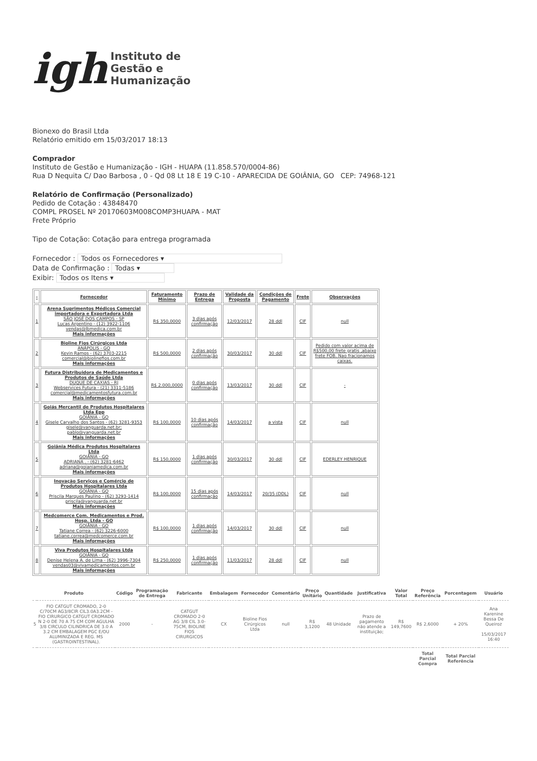igh
Instituto de
Gestão e
Humanização
Bionexo do Brasil Ltda
Relatório emitido em 15/03/2017 18:13
Comprador
Instituto de Gestão e Humanização - IGH - HUAPA (11.858.570/0004-86)
Rua D Nequita C/ Dao Barbosa , 0 - Qd 08 Lt 18 E 19 C-10 - APARECIDA DE GOIÂNIA, GO CEP: 74968-121
Relatório de Confirmação (Personalizado)
Pedido de Cotação : 43848470
COMPL PROSEL Nº 20170603M008COMP3HUAPA - MAT
Frete Próprio
Tipo de Cotação: Cotação para entrega programada
Fornecedor : Todos os Fornecedores ▾
Data de Confirmação : Todas ▾
Exibir: Todos os Itens ▾
| - | Fornecedor | Faturamento Mínimo | Prazo de Entrega | Validade da Proposta | Condições de Pagamento | Frete | Observações |
| --- | --- | --- | --- | --- | --- | --- | --- |
| 1 | Arena Suprimentos Médicos Comercial importadora e Exportadora Ltda SÃO JOSÉ DOS CAMPOS - SP Lucas Argentino - (12) 3922-1106 vendas@lbmedica.com.br Mais informações | R$ 350,0000 | 3 dias após confirmação | 12/03/2017 | 28 ddl | CIF | null |
| 2 | Bioline Fios Cirúrgicos Ltda ANÁPOLIS - GO Kevin Ramos - (62) 3703-2215 comercial@biolinefios.com.br Mais informações | R$ 500,0000 | 2 dias após confirmação | 30/03/2017 | 30 ddl | CIF | Pedido com valor acima de R$500,00 frete gratis ,abaixo frete FOB. Nao fracionamos caixas. |
| 3 | Futura Distribuidora de Medicamentos e Produtos de Saúde Ltda DUQUE DE CAXIAS - RJ Webservices Futura - (21) 3311-5186 comercial@medicamentosfutura.com.br Mais informações | R$ 2.000,0000 | 0 dias após confirmação | 13/03/2017 | 30 ddl | CIF | - |
| 4 | Goiás Mercantil de Produtos Hospitalares Ltda Epp GOIÂNIA - GO Gisele Carvalho dos Santos - (62) 3281-9353 gisele@vanguarda.net.br; pablo@vanguarda.net.br Mais informações | R$ 100,0000 | 10 dias após confirmação | 14/03/2017 | a vista | CIF | null |
| 5 | Goiânia Médica Produtos Hospitalares Ltda GOIÂNIA - GO ADRIANA . - (62) 3281-6462 adriana@goianiamedica.com.br Mais informações | R$ 150,0000 | 1 dias após confirmação | 30/03/2017 | 30 ddl | CIF | EDERLEY HENRIQUE |
| 6 | Inovação Serviços e Comércio de Produtos Hospitalares Ltda GOIÂNIA - GO Priscila Marques Paulino - (62) 3293-1414 priscila@vanguarda.net.br Mais informações | R$ 100,0000 | 15 dias após confirmação | 14/03/2017 | 20/35 (DDL) | CIF | null |
| 7 | Medcomerce Com. Medicamentos e Prod. Hosp. Ltda - GO GOIÂNIA - GO Tatiane Correa - (62) 3226-6000 tatiane.correa@medcomerce.com.br Mais informações | R$ 100,0000 | 1 dias após confirmação | 14/03/2017 | 30 ddl | CIF | null |
| 8 | Viva Produtos Hospitalares Ltda GOIÂNIA - GO Denise Helena A. de Lima - (62) 3996-7304 vendas03@vivamedicamentos.com.br Mais informações | R$ 250,0000 | 1 dias após confirmação | 11/03/2017 | 28 ddl | CIF | null |
| Produto | | Código | Programação de Entrega | Fabricante | Embalagem | Fornecedor | Comentário | Preço Unitário | Quantidade | Justificativa | Valor Total | Preço Referência | Porcentagem | Usuário |
| --- | --- | --- | --- | --- | --- | --- | --- | --- | --- | --- | --- | --- | --- | --- |
| 5 | FIO CATGUT CROMADO, 2-0 C/70CM AG3/8CIR CIL3.0A3.2CM - FIO CIRURGICO CATGUT CROMADO N 2-0 DE 70 A 75 CM COM AGULHA 3/8 CIRCULO CILINDRICA DE 3.0 A 3.2 CM EMBALAGEM PGC E/OU ALUMINIZADA E REG. MS (GASTROINTESTINAL). | 2000 | - | CATGUT CROMADO 2-0 AG 3/8 CIL 3.0-75CM, BIOLINE FIOS CIRURGICOS | CX | Bioline Fios Cirúrgicos Ltda | null | R$ 3,1200 | 48 Unidade | Prazo de pagamento não atende a instituição; | R$ 149,7600 | R$ 2,6000 | + 20% | Ana Karenine Bessa De Queiroz 15/03/2017 16:40 |
| | | | | | | | | | | | | Total Parcial Compra | Total Parcial Referência | |